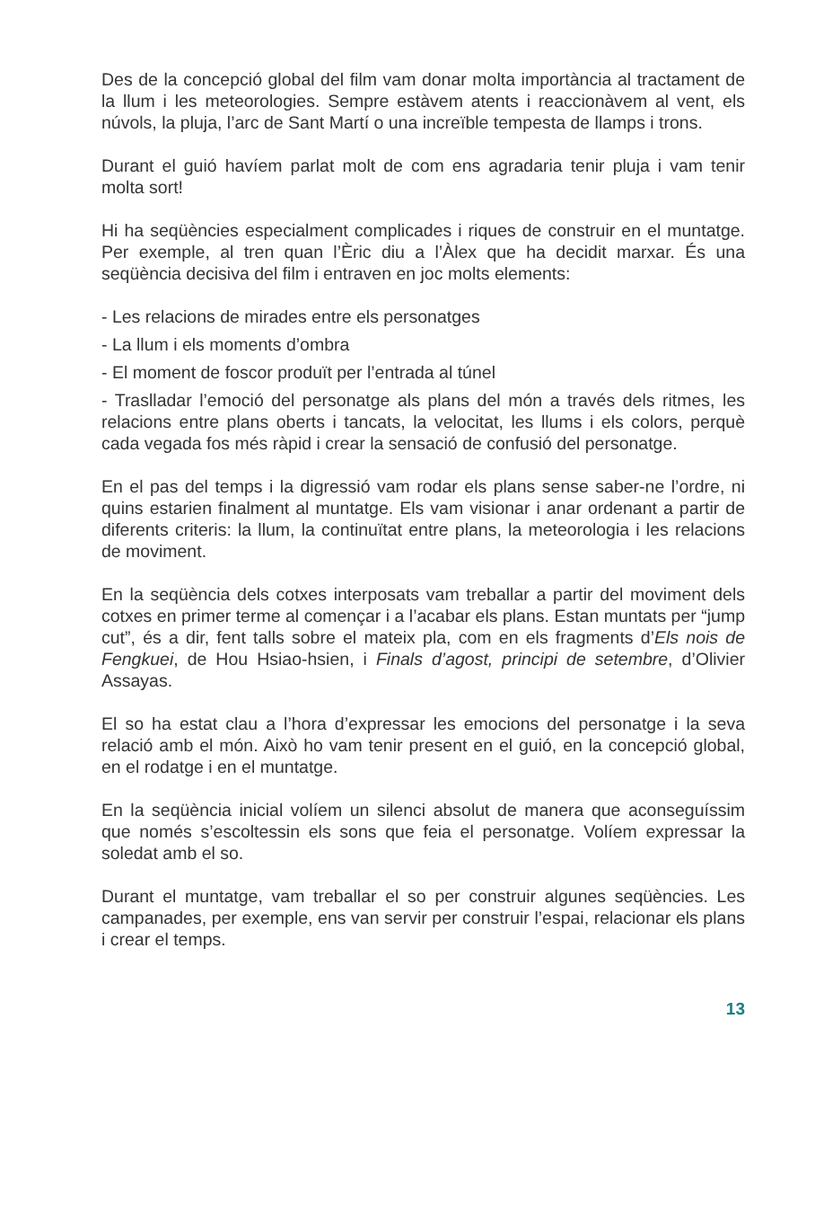Des de la concepció global del film vam donar molta importància al tractament de la llum i les meteorologies. Sempre estàvem atents i reaccionàvem al vent, els núvols, la pluja, l’arc de Sant Martí o una increïble tempesta de llamps i trons.
Durant el guió havíem parlat molt de com ens agradaria tenir pluja i vam tenir molta sort!
Hi ha seqüències especialment complicades i riques de construir en el muntatge. Per exemple, al tren quan l’Èric diu a l’Àlex que ha decidit marxar. És una seqüència decisiva del film i entraven en joc molts elements:
- Les relacions de mirades entre els personatges
- La llum i els moments d’ombra
- El moment de foscor produït per l’entrada al túnel
- Traslladar l’emoció del personatge als plans del món a través dels ritmes, les relacions entre plans oberts i tancats, la velocitat, les llums i els colors, perquè cada vegada fos més ràpid i crear la sensació de confusió del personatge.
En el pas del temps i la digressió vam rodar els plans sense saber-ne l’ordre, ni quins estarien finalment al muntatge. Els vam visionar i anar ordenant a partir de diferents criteris: la llum, la continuïtat entre plans, la meteorologia i les relacions de moviment.
En la seqüència dels cotxes interposats vam treballar a partir del moviment dels cotxes en primer terme al començar i a l’acabar els plans. Estan muntats per “jump cut”, és a dir, fent talls sobre el mateix pla, com en els fragments d’Els nois de Fengkuei, de Hou Hsiao-hsien, i Finals d’agost, principi de setembre, d’Olivier Assayas.
El so ha estat clau a l’hora d’expressar les emocions del personatge i la seva relació amb el món. Això ho vam tenir present en el guió, en la concepció global, en el rodatge i en el muntatge.
En la seqüència inicial volíem un silenci absolut de manera que aconseguíssim que només s’escoltessin els sons que feia el personatge. Volíem expressar la soledat amb el so.
Durant el muntatge, vam treballar el so per construir algunes seqüències. Les campanades, per exemple, ens van servir per construir l’espai, relacionar els plans i crear el temps.
13